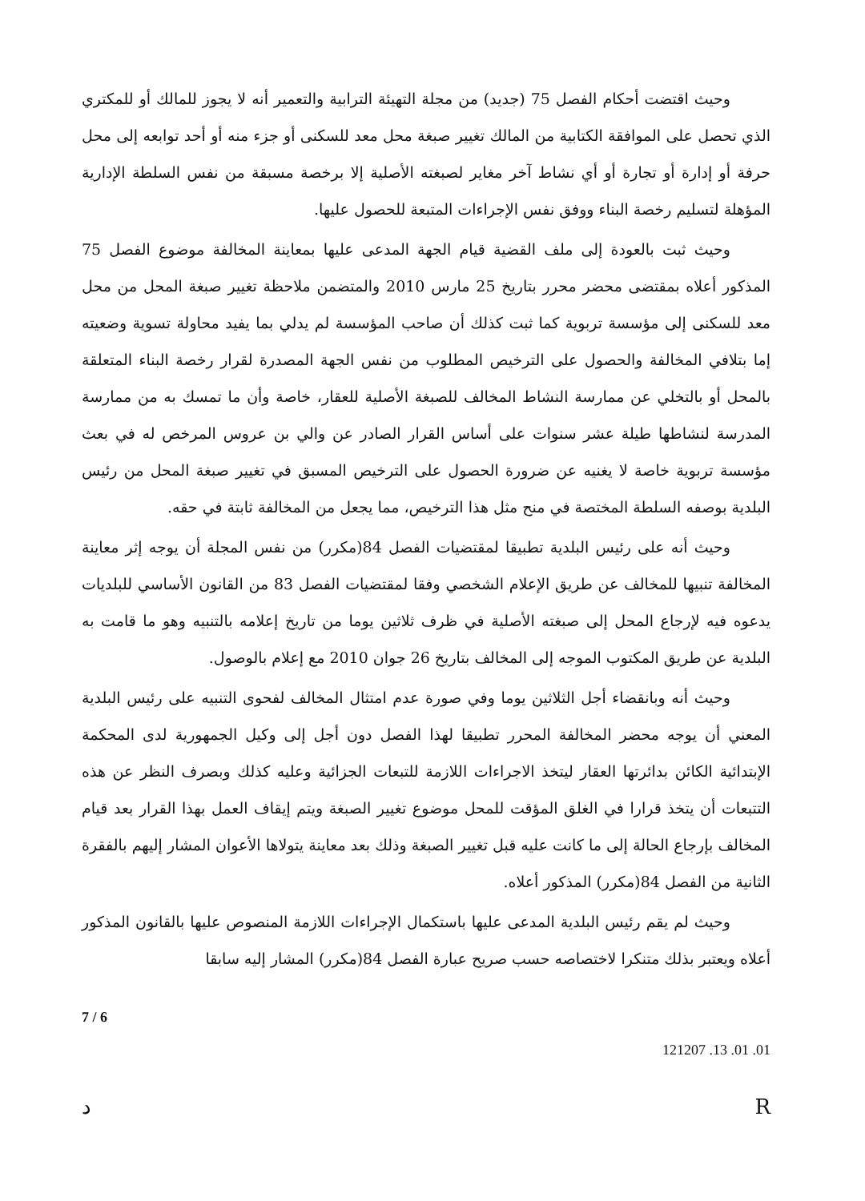وحيث اقتضت أحكام الفصل 75 (جديد) من مجلة التهيئة الترابية والتعمير أنه لا يجوز للمالك أو للمكتري الذي تحصل على الموافقة الكتابية من المالك تغيير صبغة محل معد للسكنى أو جزء منه أو أحد توابعه إلى محل حرفة أو إدارة أو تجارة أو أي نشاط آخر مغاير لصبغته الأصلية إلا برخصة مسبقة من نفس السلطة الإدارية المؤهلة لتسليم رخصة البناء ووفق نفس الإجراءات المتبعة للحصول عليها.
وحيث ثبت بالعودة إلى ملف القضية قيام الجهة المدعى عليها بمعاينة المخالفة موضوع الفصل 75 المذكور أعلاه بمقتضى محضر محرر بتاريخ 25 مارس 2010 والمتضمن ملاحظة تغيير صبغة المحل من محل معد للسكنى إلى مؤسسة تربوية كما ثبت كذلك أن صاحب المؤسسة لم يدلي بما يفيد محاولة تسوية وضعيته إما بتلافي المخالفة والحصول على الترخيص المطلوب من نفس الجهة المصدرة لقرار رخصة البناء المتعلقة بالمحل أو بالتخلي عن ممارسة النشاط المخالف للصبغة الأصلية للعقار، خاصة وأن ما تمسك به من ممارسة المدرسة لنشاطها طيلة عشر سنوات على أساس القرار الصادر عن والي بن عروس المرخص له في بعث مؤسسة تربوية خاصة لا يغنيه عن ضرورة الحصول على الترخيص المسبق في تغيير صبغة المحل من رئيس البلدية بوصفه السلطة المختصة في منح مثل هذا الترخيص، مما يجعل من المخالفة ثابتة في حقه.
وحيث أنه على رئيس البلدية تطبيقا لمقتضيات الفصل 84(مكرر) من نفس المجلة أن يوجه إثر معاينة المخالفة تنبيها للمخالف عن طريق الإعلام الشخصي وفقا لمقتضيات الفصل 83 من القانون الأساسي للبلديات يدعوه فيه لإرجاع المحل إلى صبغته الأصلية في ظرف ثلاثين يوما من تاريخ إعلامه بالتنبيه وهو ما قامت به البلدية عن طريق المكتوب الموجه إلى المخالف بتاريخ 26 جوان 2010 مع إعلام بالوصول.
وحيث أنه وبانقضاء أجل الثلاثين يوما وفي صورة عدم امتثال المخالف لفحوى التنبيه على رئيس البلدية المعني أن يوجه محضر المخالفة المحرر تطبيقا لهذا الفصل دون أجل إلى وكيل الجمهورية لدى المحكمة الإبتدائية الكائن بدائرتها العقار ليتخذ الاجراءات اللازمة للتبعات الجزائية وعليه كذلك وبصرف النظر عن هذه التتبعات أن يتخذ قرارا في الغلق المؤقت للمحل موضوع تغيير الصبغة ويتم إيقاف العمل بهذا القرار بعد قيام المخالف بإرجاع الحالة إلى ما كانت عليه قبل تغيير الصبغة وذلك بعد معاينة يتولاها الأعوان المشار إليهم بالفقرة الثانية من الفصل 84(مكرر) المذكور أعلاه.
وحيث لم يقم رئيس البلدية المدعى عليها باستكمال الإجراءات اللازمة المنصوص عليها بالقانون المذكور أعلاه ويعتبر بذلك متنكرا لاختصاصه حسب صريح عبارة الفصل 84(مكرر) المشار إليه سابقا
7 / 6
121207 .13 .01 .01
ﺩ R